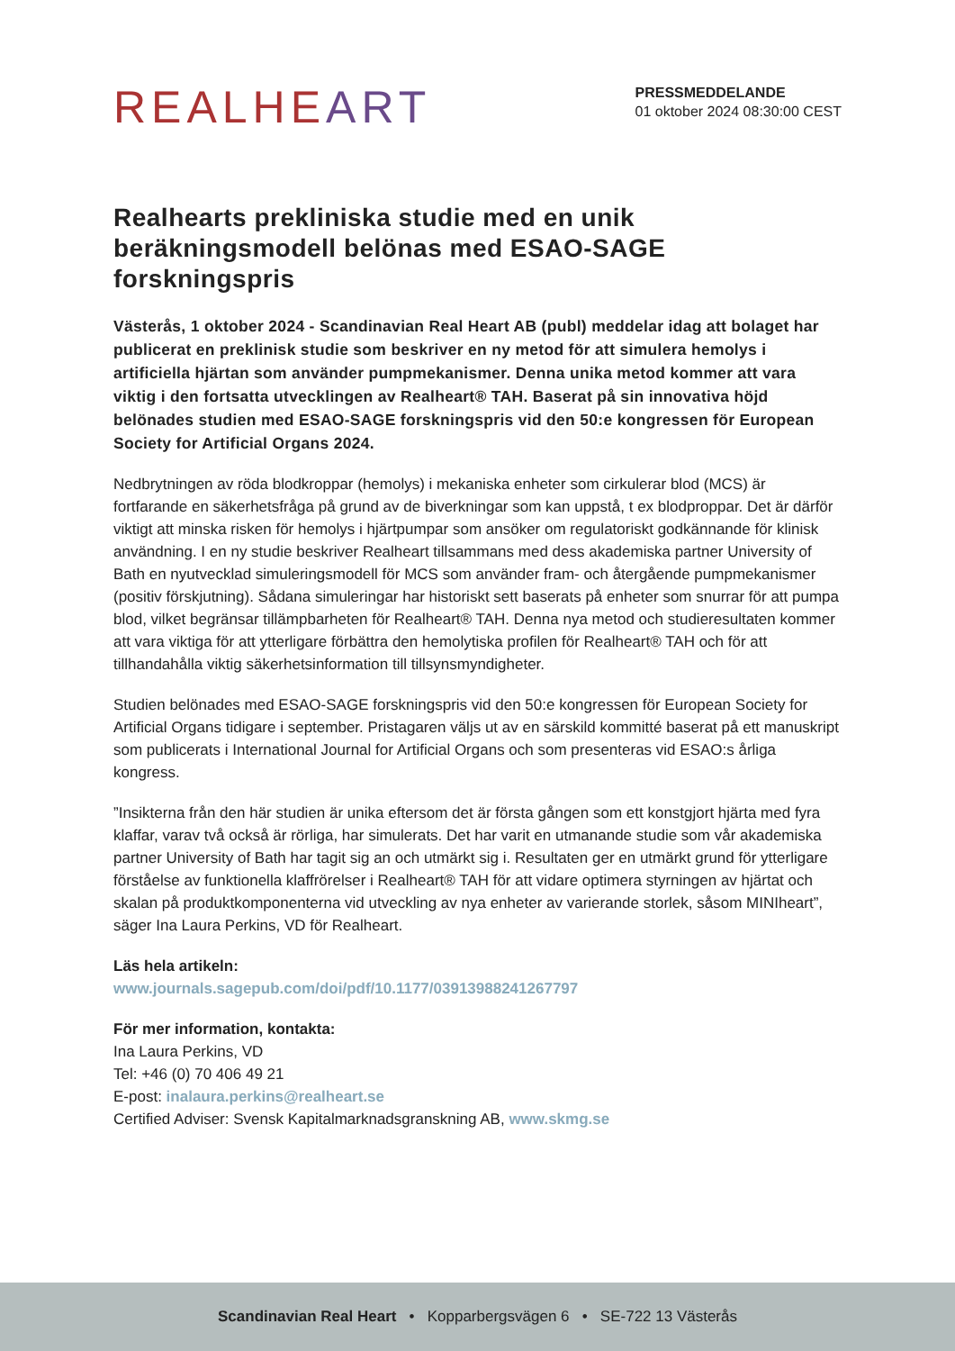REALHE ART
PRESSMEDDELANDE
01 oktober 2024 08:30:00 CEST
Realhearts prekliniska studie med en unik beräkningsmodell belönas med ESAO-SAGE forskningspris
Västerås, 1 oktober 2024 - Scandinavian Real Heart AB (publ) meddelar idag att bolaget har publicerat en preklinisk studie som beskriver en ny metod för att simulera hemolys i artificiella hjärtan som använder pumpmekanismer. Denna unika metod kommer att vara viktig i den fortsatta utvecklingen av Realheart® TAH. Baserat på sin innovativa höjd belönades studien med ESAO-SAGE forskningspris vid den 50:e kongressen för European Society for Artificial Organs 2024.
Nedbrytningen av röda blodkroppar (hemolys) i mekaniska enheter som cirkulerar blod (MCS) är fortfarande en säkerhetsfråga på grund av de biverkningar som kan uppstå, t ex blodproppar. Det är därför viktigt att minska risken för hemolys i hjärtpumpar som ansöker om regulatoriskt godkännande för klinisk användning. I en ny studie beskriver Realheart tillsammans med dess akademiska partner University of Bath en nyutvecklad simuleringsmodell för MCS som använder fram- och återgående pumpmekanismer (positiv förskjutning). Sådana simuleringar har historiskt sett baserats på enheter som snurrar för att pumpa blod, vilket begränsar tillämpbarheten för Realheart® TAH. Denna nya metod och studieresultaten kommer att vara viktiga för att ytterligare förbättra den hemolytiska profilen för Realheart® TAH och för att tillhandahålla viktig säkerhetsinformation till tillsynsmyndigheter.
Studien belönades med ESAO-SAGE forskningspris vid den 50:e kongressen för European Society for Artificial Organs tidigare i september. Pristagaren väljs ut av en särskild kommitté baserat på ett manuskript som publicerats i International Journal for Artificial Organs och som presenteras vid ESAO:s årliga kongress.
”Insikterna från den här studien är unika eftersom det är första gången som ett konstgjort hjärta med fyra klaffar, varav två också är rörliga, har simulerats. Det har varit en utmanande studie som vår akademiska partner University of Bath har tagit sig an och utmärkt sig i. Resultaten ger en utmärkt grund för ytterligare förståelse av funktionella klaffrörelser i Realheart® TAH för att vidare optimera styrningen av hjärtat och skalan på produktkomponenterna vid utveckling av nya enheter av varierande storlek, såsom MINIheart”, säger Ina Laura Perkins, VD för Realheart.
Läs hela artikeln:
www.journals.sagepub.com/doi/pdf/10.1177/03913988241267797
För mer information, kontakta:
Ina Laura Perkins, VD
Tel: +46 (0) 70 406 49 21
E-post: inalaura.perkins@realheart.se
Certified Adviser: Svensk Kapitalmarknadsgranskning AB, www.skmg.se
Scandinavian Real Heart • Kopparbergsvägen 6 • SE-722 13 Västerås